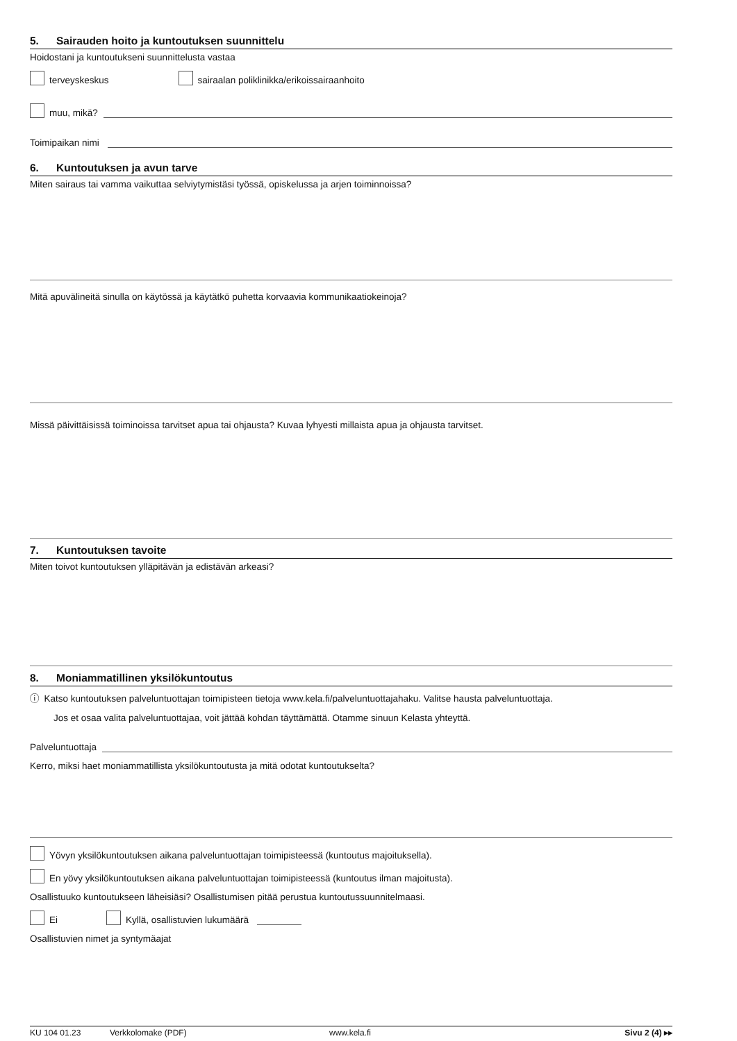5. Sairauden hoito ja kuntoutuksen suunnittelu
Hoidostani ja kuntoutukseni suunnittelusta vastaa
terveyskeskus sairaalan poliklinikka/erikoissairaanhoito
muu, mikä?
Toimipaikan nimi
6. Kuntoutuksen ja avun tarve
Miten sairaus tai vamma vaikuttaa selviytymistäsi työssä, opiskelussa ja arjen toiminnoissa?
Mitä apuvälineitä sinulla on käytössä ja käytätkö puhetta korvaavia kommunikaatiokeinoja?
Missä päivittäisissä toiminoissa tarvitset apua tai ohjausta? Kuvaa lyhyesti millaista apua ja ohjausta tarvitset.
7. Kuntoutuksen tavoite
Miten toivot kuntoutuksen ylläpitävän ja edistävän arkeasi?
8. Moniammatillinen yksilökuntoutus
ⓘ Katso kuntoutuksen palveluntuottajan toimipisteen tietoja www.kela.fi/palveluntuottajahaku. Valitse hausta palveluntuottaja.
Jos et osaa valita palveluntuottajaa, voit jättää kohdan täyttämättä. Otamme sinuun Kelasta yhteyttä.
Palveluntuottaja
Kerro, miksi haet moniammatillista yksilökuntoutusta ja mitä odotat kuntoutukselta?
Yövyn yksilökuntoutuksen aikana palveluntuottajan toimipisteessä (kuntoutus majoituksella).
En yövy yksilökuntoutuksen aikana palveluntuottajan toimipisteessä (kuntoutus ilman majoitusta).
Osallistuuko kuntoutukseen läheisiäsi? Osallistumisen pitää perustua kuntoutussuunnitelmaasi.
Ei Kyllä, osallistuvien lukumäärä
Osallistuvien nimet ja syntymäajat
KU 104 01.23 Verkkolomake (PDF) www.kela.fi Sivu 2 (4) ▸▸